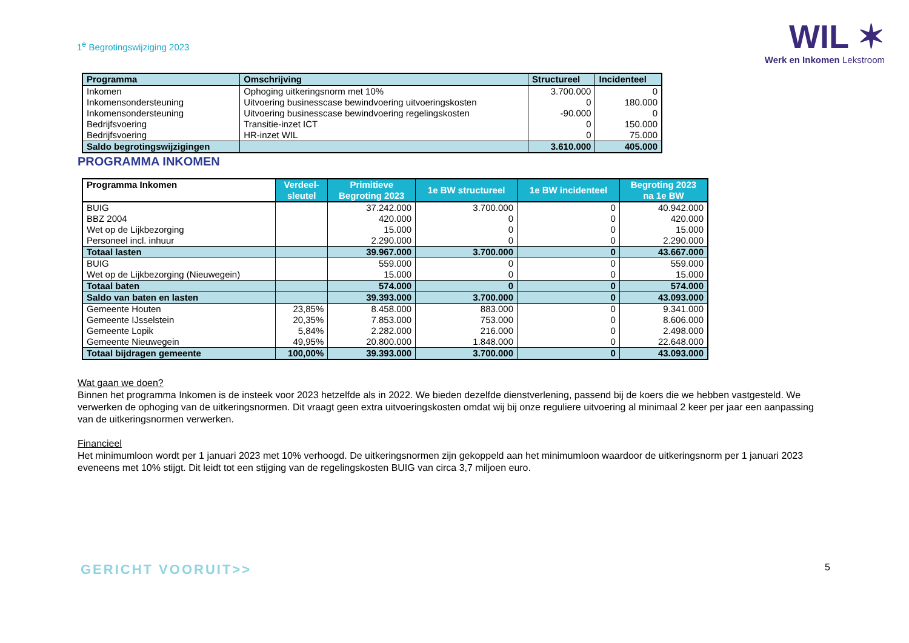1<sup>e</sup> Begrotingswijziging 2023
WIL ✶
Werk en Inkomen Lekstroom
| Programma | Omschrijving | Structureel | Incidenteel |
| --- | --- | --- | --- |
| Inkomen | Ophoging uitkeringsnorm met 10% | 3.700.000 | 0 |
| Inkomensondersteuning | Uitvoering businesscase bewindvoering uitvoeringskosten | 0 | 180.000 |
| Inkomensondersteuning | Uitvoering businesscase bewindvoering regelingskosten | -90.000 | 0 |
| Bedrijfsvoering | Transitie-inzet ICT | 0 | 150.000 |
| Bedrijfsvoering | HR-inzet WIL | 0 | 75.000 |
| Saldo begrotingswijzigingen | | 3.610.000 | 405.000 |
PROGRAMMA INKOMEN
| Programma Inkomen | Verdeel- sleutel | Primitieve Begroting 2023 | 1e BW structureel | 1e BW incidenteel | Begroting 2023 na 1e BW |
| --- | --- | --- | --- | --- | --- |
| BUIG | | 37.242.000 | 3.700.000 | 0 | 40.942.000 |
| BBZ 2004 | | 420.000 | 0 | 0 | 420.000 |
| Wet op de Lijkbezorging | | 15.000 | 0 | 0 | 15.000 |
| Personeel incl. inhuur | | 2.290.000 | 0 | 0 | 2.290.000 |
| Totaal lasten | | 39.967.000 | 3.700.000 | 0 | 43.667.000 |
| BUIG | | 559.000 | 0 | 0 | 559.000 |
| Wet op de Lijkbezorging (Nieuwegein) | | 15.000 | 0 | 0 | 15.000 |
| Totaal baten | | 574.000 | 0 | 0 | 574.000 |
| Saldo van baten en lasten | | 39.393.000 | 3.700.000 | 0 | 43.093.000 |
| Gemeente Houten | 23,85% | 8.458.000 | 883.000 | 0 | 9.341.000 |
| Gemeente IJsselstein | 20,35% | 7.853.000 | 753.000 | 0 | 8.606.000 |
| Gemeente Lopik | 5,84% | 2.282.000 | 216.000 | 0 | 2.498.000 |
| Gemeente Nieuwegein | 49,95% | 20.800.000 | 1.848.000 | 0 | 22.648.000 |
| Totaal bijdragen gemeente | 100,00% | 39.393.000 | 3.700.000 | 0 | 43.093.000 |
Wat gaan we doen?
Binnen het programma Inkomen is de insteek voor 2023 hetzelfde als in 2022. We bieden dezelfde dienstverlening, passend bij de koers die we hebben vastgesteld. We verwerken de ophoging van de uitkeringsnormen. Dit vraagt geen extra uitvoeringskosten omdat wij bij onze reguliere uitvoering al minimaal 2 keer per jaar een aanpassing van de uitkeringsnormen verwerken.
Financieel
Het minimumloon wordt per 1 januari 2023 met 10% verhoogd. De uitkeringsnormen zijn gekoppeld aan het minimumloon waardoor de uitkeringsnorm per 1 januari 2023 eveneens met 10% stijgt. Dit leidt tot een stijging van de regelingskosten BUIG van circa 3,7 miljoen euro.
GERICHT VOORUIT>>
5